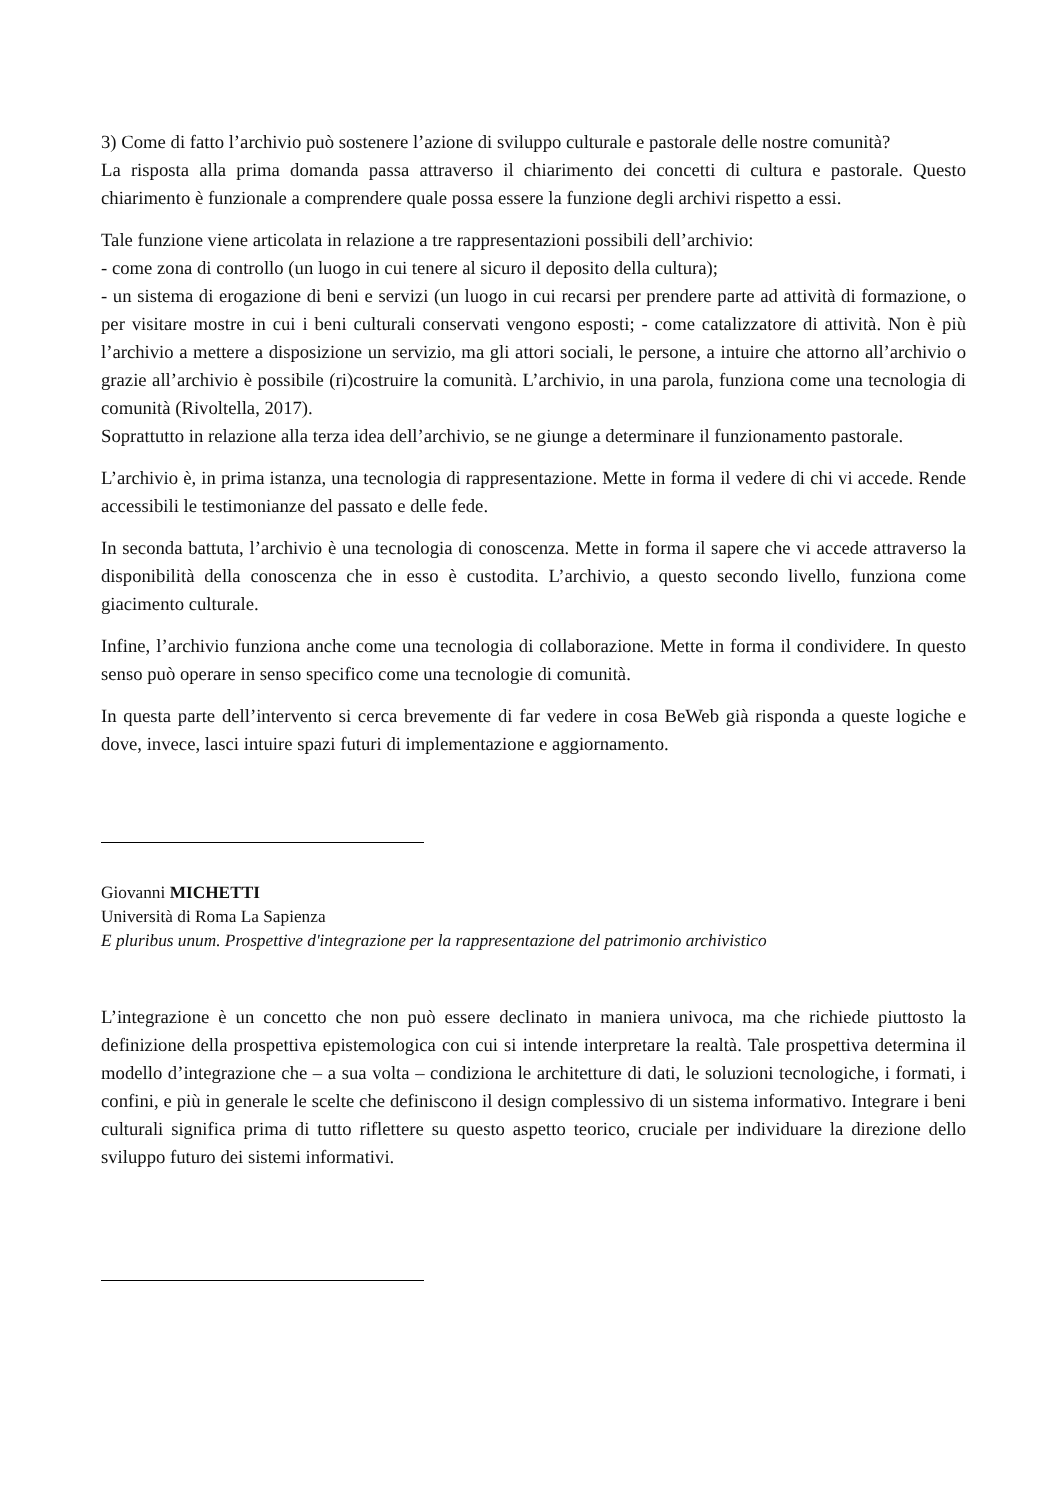3) Come di fatto l’archivio può sostenere l’azione di sviluppo culturale e pastorale delle nostre comunità?
La risposta alla prima domanda passa attraverso il chiarimento dei concetti di cultura e pastorale. Questo chiarimento è funzionale a comprendere quale possa essere la funzione degli archivi rispetto a essi.
Tale funzione viene articolata in relazione a tre rappresentazioni possibili dell’archivio:
- come zona di controllo (un luogo in cui tenere al sicuro il deposito della cultura);
- un sistema di erogazione di beni e servizi (un luogo in cui recarsi per prendere parte ad attività di formazione, o per visitare mostre in cui i beni culturali conservati vengono esposti; - come catalizzatore di attività. Non è più l’archivio a mettere a disposizione un servizio, ma gli attori sociali, le persone, a intuire che attorno all’archivio o grazie all’archivio è possibile (ri)costruire la comunità. L’archivio, in una parola, funziona come una tecnologia di comunità (Rivoltella, 2017).
Soprattutto in relazione alla terza idea dell’archivio, se ne giunge a determinare il funzionamento pastorale.
L’archivio è, in prima istanza, una tecnologia di rappresentazione. Mette in forma il vedere di chi vi accede. Rende accessibili le testimonianze del passato e delle fede.
In seconda battuta, l’archivio è una tecnologia di conoscenza. Mette in forma il sapere che vi accede attraverso la disponibilità della conoscenza che in esso è custodita. L’archivio, a questo secondo livello, funziona come giacimento culturale.
Infine, l’archivio funziona anche come una tecnologia di collaborazione. Mette in forma il condividere. In questo senso può operare in senso specifico come una tecnologie di comunità.
In questa parte dell’intervento si cerca brevemente di far vedere in cosa BeWeb già risponda a queste logiche e dove, invece, lasci intuire spazi futuri di implementazione e aggiornamento.
Giovanni MICHETTI
Università di Roma La Sapienza
E pluribus unum. Prospettive d'integrazione per la rappresentazione del patrimonio archivistico
L’integrazione è un concetto che non può essere declinato in maniera univoca, ma che richiede piuttosto la definizione della prospettiva epistemologica con cui si intende interpretare la realtà. Tale prospettiva determina il modello d’integrazione che – a sua volta – condiziona le architetture di dati, le soluzioni tecnologiche, i formati, i confini, e più in generale le scelte che definiscono il design complessivo di un sistema informativo. Integrare i beni culturali significa prima di tutto riflettere su questo aspetto teorico, cruciale per individuare la direzione dello sviluppo futuro dei sistemi informativi.